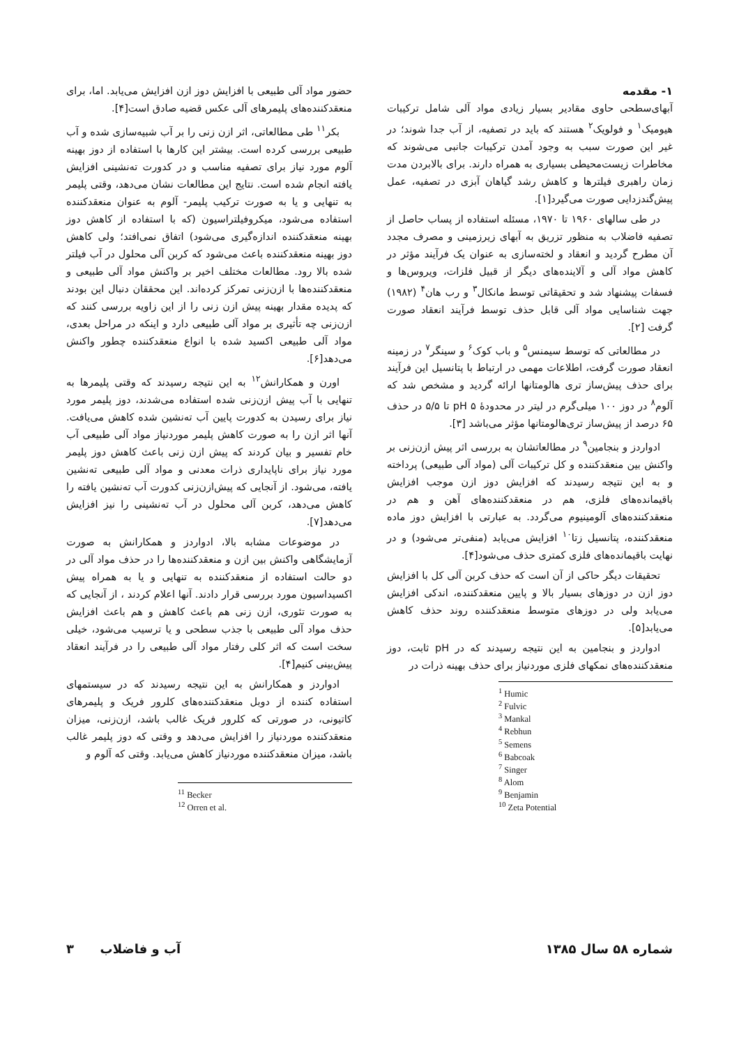۱- مقدمه
آبهای‌سطحی حاوی مقادیر بسیار زیادی مواد آلی شامل ترکیبات هیومیک<sup>۱</sup> و فولویک<sup>۲</sup> هستند که باید در تصفیه، از آب جدا شوند؛ در غیر این صورت سبب به وجود آمدن ترکیبات جانبی می‌شوند که مخاطرات زیست‌محیطی بسیاری به همراه دارند. برای بالابردن مدت زمان راهبری فیلترها و کاهش رشد گیاهان آبزی در تصفیه، عمل پیش‌گندزدایی صورت می‌گیرد[۱].
در طی سالهای ۱۹۶۰ تا ۱۹۷۰، مسئله استفاده از پساب حاصل از تصفیه فاضلاب به منظور تزریق به آبهای زیرزمینی و مصرف مجدد آن مطرح گردید و انعقاد و لخته‌سازی به عنوان یک فرآیند مؤثر در کاهش مواد آلی و آلاینده‌های دیگر از قبیل فلزات، ویروس‌ها و فسفات پیشنهاد شد و تحقیقاتی توسط مانکال<sup>۳</sup> و رب هان<sup>۴</sup> (۱۹۸۲) جهت شناسایی مواد آلی قابل حذف توسط فرآیند انعقاد صورت گرفت [۲].
در مطالعاتی که توسط سیمنس<sup>۵</sup> و باب کوک<sup>۶</sup> و سینگر<sup>۷</sup> در زمینه انعقاد صورت گرفت، اطلاعات مهمی در ارتباط با پتانسیل این فرآیند برای حذف پیش‌ساز تری هالومتانها ارائه گردید و مشخص شد که آلوم<sup>۸</sup> در دوز ۱۰۰ میلی‌گرم در لیتر در محدودهٔ pH ۵ تا ۵/۵ در حذف ۶۵ درصد از پیش‌ساز تری‌هالومتانها مؤثر می‌باشد [۳].
ادواردز و بنجامین<sup>۹</sup> در مطالعاتشان به بررسی اثر پیش ازن‌زنی بر واکنش بین منعقدکننده و کل ترکیبات آلی (مواد آلی طبیعی) پرداخته و به این نتیجه رسیدند که افزایش دوز ازن موجب افزایش باقیمانده‌های فلزی، هم در منعقدکننده‌های آهن و هم در منعقدکننده‌های آلومینیوم می‌گردد. به عبارتی با افزایش دوز ماده منعقدکننده، پتانسیل زتا<sup>۱۰</sup> افزایش می‌یابد (منفی‌تر می‌شود) و در نهایت باقیمانده‌های فلزی کمتری حذف می‌شود[۴].
تحقیقات دیگر حاکی از آن است که حذف کربن آلی کل با افزایش دوز ازن در دوزهای بسیار بالا و پایین منعقدکننده، اندکی افزایش می‌یابد ولی در دوزهای متوسط منعقدکننده روند حذف کاهش می‌یابد[۵].
ادواردز و بنجامین به این نتیجه رسیدند که در pH ثابت، دوز منعقدکننده‌های نمکهای فلزی موردنیاز برای حذف بهینه ذرات در
<sup>1</sup> Humic
<sup>2</sup> Fulvic
<sup>3</sup> Mankal
<sup>4</sup> Rebhun
<sup>5</sup> Semens
<sup>6</sup> Babcoak
<sup>7</sup> Singer
<sup>8</sup> Alom
<sup>9</sup> Benjamin
<sup>10</sup> Zeta Potential
حضور مواد آلی طبیعی با افزایش دوز ازن افزایش می‌یابد. اما، برای منعقدکننده‌های پلیمرهای آلی عکس قضیه صادق است[۴].
بکر<sup>۱۱</sup> طی مطالعاتی، اثر ازن زنی را بر آب شبیه‌سازی شده و آب طبیعی بررسی کرده است. بیشتر این کارها با استفاده از دوز بهینه آلوم مورد نیاز برای تصفیه مناسب و در کدورت ته‌نشینی افزایش یافته انجام شده است. نتایج این مطالعات نشان می‌دهد، وقتی پلیمر به تنهایی و یا به صورت ترکیب پلیمر- آلوم به عنوان منعقدکننده استفاده می‌شود، میکروفیلتراسیون (که با استفاده از کاهش دوز بهینه منعقدکننده اندازه‌گیری می‌شود) اتفاق نمی‌افتد؛ ولی کاهش دوز بهینه منعقدکننده باعث می‌شود که کربن آلی محلول در آب فیلتر شده بالا رود. مطالعات مختلف اخیر بر واکنش مواد آلی طبیعی و منعقدکننده‌ها با ازن‌زنی تمرکز کرده‌اند. این محققان دنبال این بودند که پدیده مقدار بهینه پیش ازن زنی را از این زاویه بررسی کنند که ازن‌زنی چه تأثیری بر مواد آلی طبیعی دارد و اینکه در مراحل بعدی، مواد آلی طبیعی اکسید شده با انواع منعقدکننده چطور واکنش می‌دهد[۶].
اورن و همکارانش<sup>۱۲</sup> به این نتیجه رسیدند که وقتی پلیمرها به تنهایی با آب پیش ازن‌زنی شده استفاده می‌شدند، دوز پلیمر مورد نیاز برای رسیدن به کدورت پایین آب ته‌نشین شده کاهش می‌یافت. آنها اثر ازن را به صورت کاهش پلیمر موردنیاز مواد آلی طبیعی آب خام تفسیر و بیان کردند که پیش ازن زنی باعث کاهش دوز پلیمر مورد نیاز برای ناپایداری ذرات معدنی و مواد آلی طبیعی ته‌نشین یافته، می‌شود. از آنجایی که پیش‌ازن‌زنی کدورت آب ته‌نشین یافته را کاهش می‌دهد، کربن آلی محلول در آب ته‌نشینی را نیز افزایش می‌دهد[۷].
در موضوعات مشابه بالا، ادواردز و همکارانش به صورت آزمایشگاهی واکنش بین ازن و منعقدکننده‌ها را در حذف مواد آلی در دو حالت استفاده از منعقدکننده به تنهایی و یا به همراه پیش اکسیداسیون مورد بررسی قرار دادند. آنها اعلام کردند ، از آنجایی که به صورت تئوری، ازن زنی هم باعث کاهش و هم باعث افزایش حذف مواد آلی طبیعی با جذب سطحی و یا ترسیب می‌شود، خیلی سخت است که اثر کلی رفتار مواد آلی طبیعی را در فرآیند انعقاد پیش‌بینی کنیم[۴].
ادواردز و همکارانش به این نتیجه رسیدند که در سیستمهای استفاده کننده از دوبل منعقدکننده‌های کلرور فریک و پلیمرهای کاتیونی، در صورتی که کلرور فریک غالب باشد، ازن‌زنی، میزان منعقدکننده موردنیاز را افزایش می‌دهد و وقتی که دوز پلیمر غالب باشد، میزان منعقدکننده موردنیاز کاهش می‌یابد. وقتی که آلوم و
<sup>11</sup> Becker
<sup>12</sup> Orren et al.
شماره ۵۸ سال ۱۳۸۵ آب و فاضلاب ۳